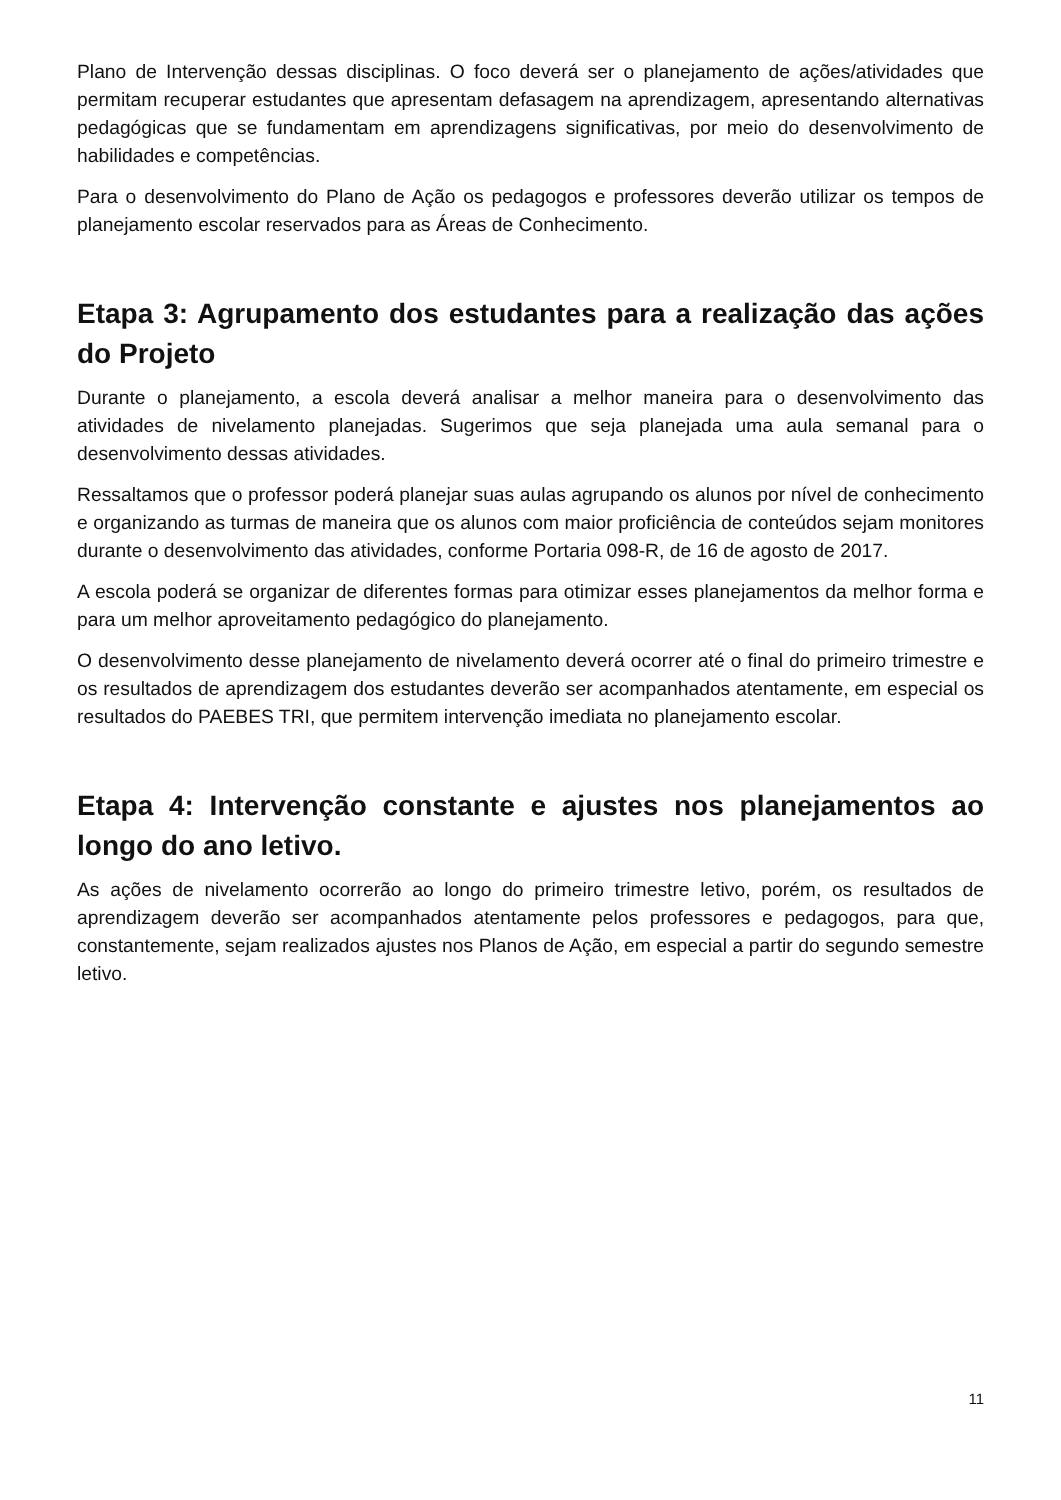Plano de Intervenção dessas disciplinas. O foco deverá ser o planejamento de ações/atividades que permitam recuperar estudantes que apresentam defasagem na aprendizagem, apresentando alternativas pedagógicas que se fundamentam em aprendizagens significativas, por meio do desenvolvimento de habilidades e competências.
Para o desenvolvimento do Plano de Ação os pedagogos e professores deverão utilizar os tempos de planejamento escolar reservados para as Áreas de Conhecimento.
Etapa 3: Agrupamento dos estudantes para a realização das ações do Projeto
Durante o planejamento, a escola deverá analisar a melhor maneira para o desenvolvimento das atividades de nivelamento planejadas. Sugerimos que seja planejada uma aula semanal para o desenvolvimento dessas atividades.
Ressaltamos que o professor poderá planejar suas aulas agrupando os alunos por nível de conhecimento e organizando as turmas de maneira que os alunos com maior proficiência de conteúdos sejam monitores durante o desenvolvimento das atividades, conforme Portaria 098-R, de 16 de agosto de 2017.
A escola poderá se organizar de diferentes formas para otimizar esses planejamentos da melhor forma e para um melhor aproveitamento pedagógico do planejamento.
O desenvolvimento desse planejamento de nivelamento deverá ocorrer até o final do primeiro trimestre e os resultados de aprendizagem dos estudantes deverão ser acompanhados atentamente, em especial os resultados do PAEBES TRI, que permitem intervenção imediata no planejamento escolar.
Etapa 4: Intervenção constante e ajustes nos planejamentos ao longo do ano letivo.
As ações de nivelamento ocorrerão ao longo do primeiro trimestre letivo, porém, os resultados de aprendizagem deverão ser acompanhados atentamente pelos professores e pedagogos, para que, constantemente, sejam realizados ajustes nos Planos de Ação, em especial a partir do segundo semestre letivo.
11